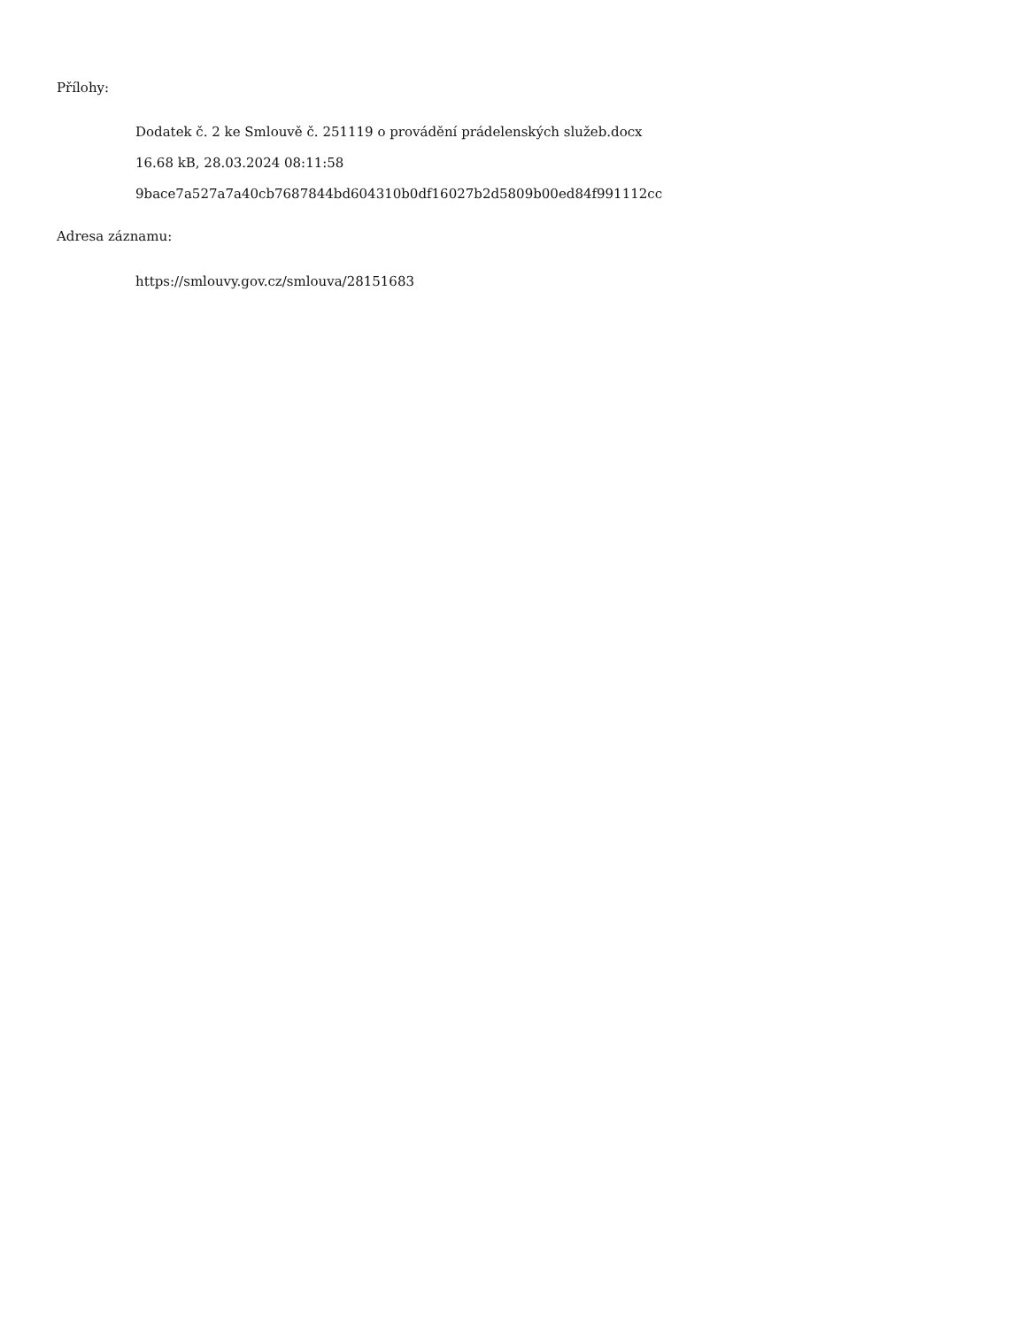Přílohy:
Dodatek č. 2 ke Smlouvě č. 251119 o provádění prádelenských služeb.docx
16.68 kB, 28.03.2024 08:11:58
9bace7a527a7a40cb7687844bd604310b0df16027b2d5809b00ed84f991112cc
Adresa záznamu:
https://smlouvy.gov.cz/smlouva/28151683